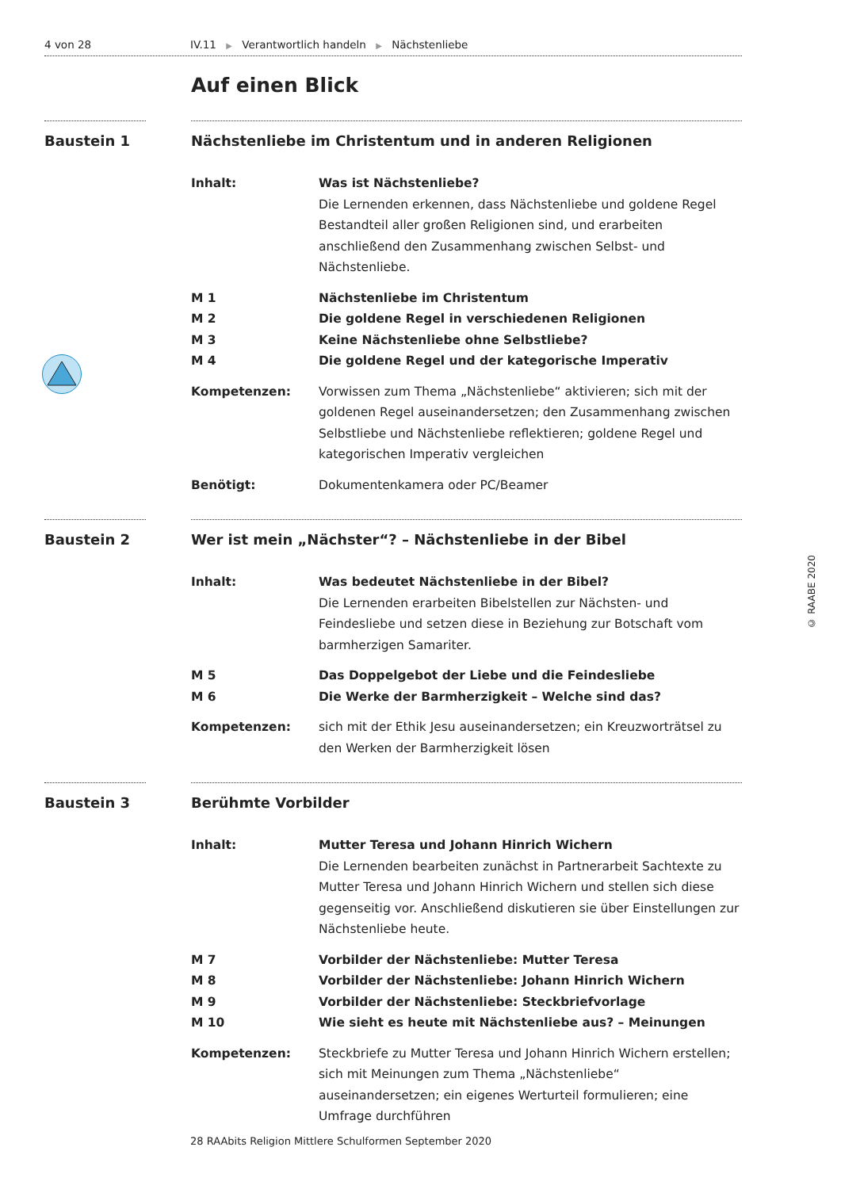4 von 28 IV.11 ▶ Verantwortlich handeln ▶ Nächstenliebe
Auf einen Blick
Baustein 1 Nächstenliebe im Christentum und in anderen Religionen
Inhalt: Was ist Nächstenliebe?
Die Lernenden erkennen, dass Nächstenliebe und goldene Regel Bestandteil aller großen Religionen sind, und erarbeiten anschließend den Zusammenhang zwischen Selbst- und Nächstenliebe.
M 1 Nächstenliebe im Christentum
M 2 Die goldene Regel in verschiedenen Religionen
M 3 Keine Nächstenliebe ohne Selbstliebe?
M 4 Die goldene Regel und der kategorische Imperativ
Kompetenzen: Vorwissen zum Thema „Nächstenliebe“ aktivieren; sich mit der goldenen Regel auseinandersetzen; den Zusammenhang zwischen Selbstliebe und Nächstenliebe reflektieren; goldene Regel und kategorischen Imperativ vergleichen
Benötigt: Dokumentenkamera oder PC/Beamer
Baustein 2 Wer ist mein „Nächster“? – Nächstenliebe in der Bibel
Inhalt: Was bedeutet Nächstenliebe in der Bibel?
Die Lernenden erarbeiten Bibelstellen zur Nächsten- und Feindesliebe und setzen diese in Beziehung zur Botschaft vom barmherzigen Samariter.
M 5 Das Doppelgebot der Liebe und die Feindesliebe
M 6 Die Werke der Barmherzigkeit – Welche sind das?
Kompetenzen: sich mit der Ethik Jesu auseinandersetzen; ein Kreuzworträtsel zu den Werken der Barmherzigkeit lösen
Baustein 3 Berühmte Vorbilder
Inhalt: Mutter Teresa und Johann Hinrich Wichern
Die Lernenden bearbeiten zunächst in Partnerarbeit Sachtexte zu Mutter Teresa und Johann Hinrich Wichern und stellen sich diese gegenseitig vor. Anschließend diskutieren sie über Einstellungen zur Nächstenliebe heute.
M 7 Vorbilder der Nächstenliebe: Mutter Teresa
M 8 Vorbilder der Nächstenliebe: Johann Hinrich Wichern
M 9 Vorbilder der Nächstenliebe: Steckbriefvorlage
M 10 Wie sieht es heute mit Nächstenliebe aus? – Meinungen
Kompetenzen: Steckbriefe zu Mutter Teresa und Johann Hinrich Wichern erstellen; sich mit Meinungen zum Thema „Nächstenliebe“ auseinandersetzen; ein eigenes Werturteil formulieren; eine Umfrage durchführen
© RAABE 2020
28 RAAbits Religion Mittlere Schulformen September 2020